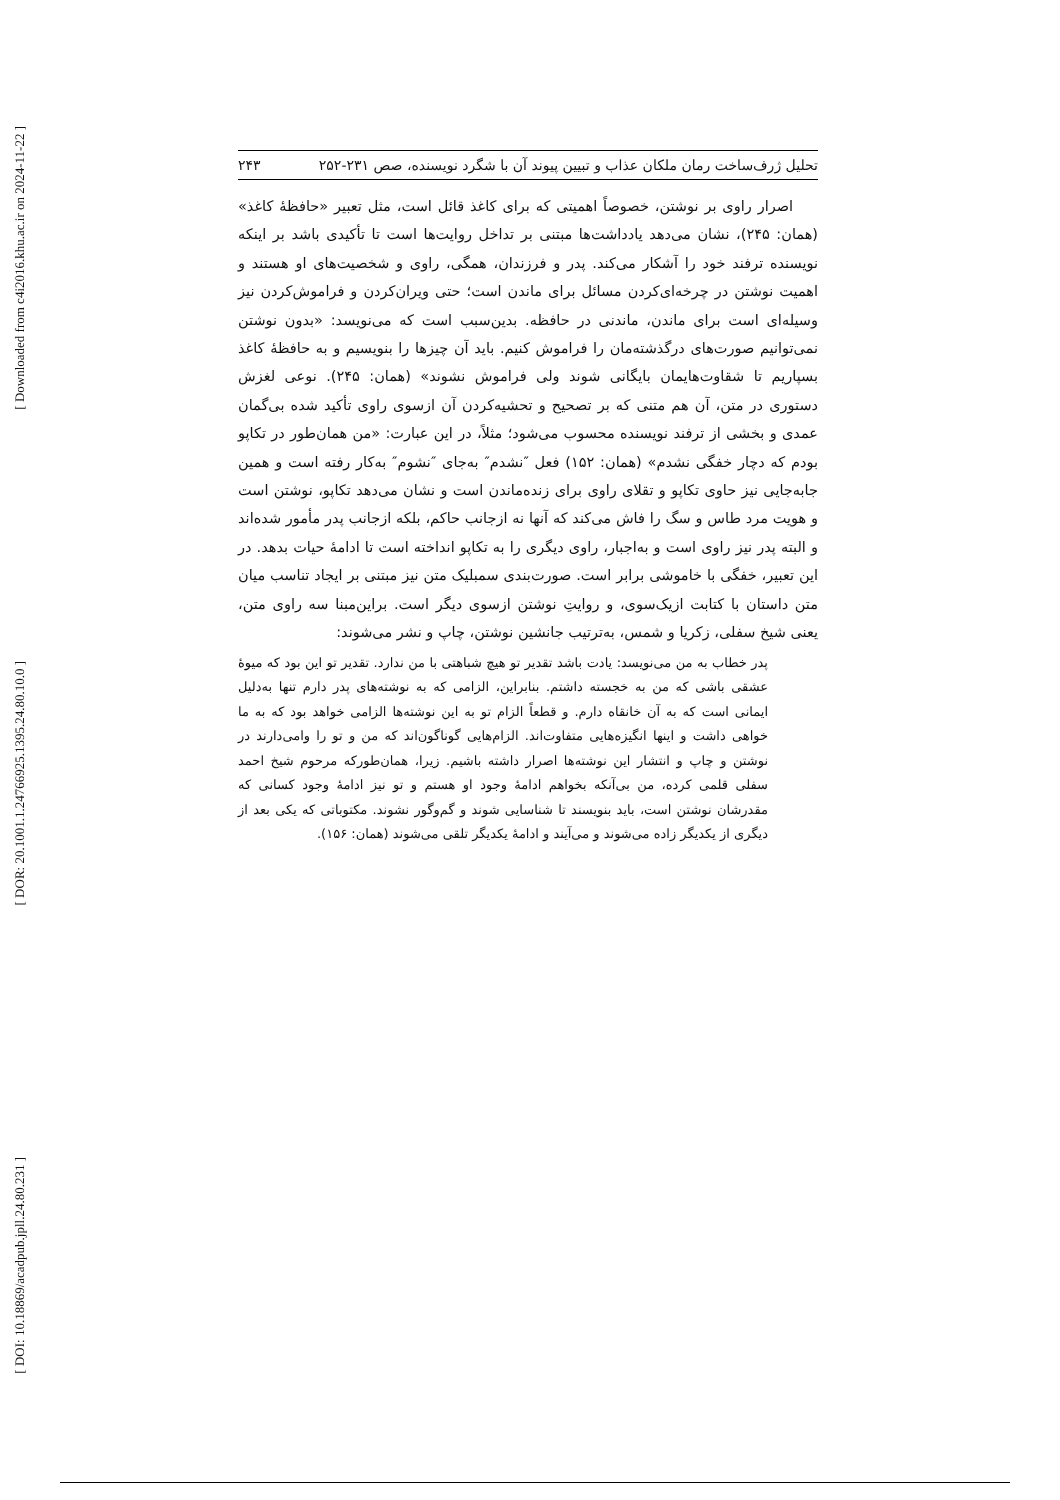[ Downloaded from c4i2016.khu.ac.ir on 2024-11-22 ]
[ DOR: 20.1001.1.24766925.1395.24.80.10.0 ]
[ DOI: 10.18869/acadpub.jpll.24.80.231 ]
تحلیل ژرف‌ساخت رمان ملکان عذاب و تبیین پیوند آن با شگرد نویسنده، صص ۲۳۱-۲۵۲ ۲۴۳
اصرار راوی بر نوشتن، خصوصاً اهمیتی که برای کاغذ قائل است، مثل تعبیر «حافظهٔ کاغذ» (همان: ۲۴۵)، نشان می‌دهد یادداشت‌ها مبتنی بر تداخل روایت‌ها است تا تأکیدی باشد بر اینکه نویسنده ترفند خود را آشکار می‌کند. پدر و فرزندان، همگی، راوی و شخصیت‌های او هستند و اهمیت نوشتن در چرخه‌ای‌کردن مسائل برای ماندن است؛ حتی ویران‌کردن و فراموش‌کردن نیز وسیله‌ای است برای ماندن، ماندنی در حافظه. بدین‌سبب است که می‌نویسد: «بدون نوشتن نمی‌توانیم صورت‌های درگذشته‌مان را فراموش کنیم. باید آن چیزها را بنویسیم و به حافظهٔ کاغذ بسپاریم تا شقاوت‌هایمان بایگانی شوند ولی فراموش نشوند» (همان: ۲۴۵). نوعی لغزش دستوری در متن، آن هم متنی که بر تصحیح و تحشیه‌کردن آن ازسوی راوی تأکید شده بی‌گمان عمدی و بخشی از ترفند نویسنده محسوب می‌شود؛ مثلاً، در این عبارت: «من همان‌طور در تکاپو بودم که دچار خفگی نشدم» (همان: ۱۵۲) فعل ″نشدم″ به‌جای ″نشوم″ به‌کار رفته است و همین جابه‌جایی نیز حاوی تکاپو و تقلای راوی برای زنده‌ماندن است و نشان می‌دهد تکاپو، نوشتن است و هویت مرد طاس و سگ را فاش می‌کند که آنها نه ازجانب حاکم، بلکه ازجانب پدر مأمور شده‌اند و البته پدر نیز راوی است و به‌اجبار، راوی دیگری را به تکاپو انداخته است تا ادامهٔ حیات بدهد. در این تعبیر، خفگی با خاموشی برابر است. صورت‌بندی سمبلیک متن نیز مبتنی بر ایجاد تناسب میان متن داستان با کتابت ازیک‌سوی، و روایتِ نوشتن ازسوی دیگر است. براین‌مبنا سه راوی متن، یعنی شیخ سفلی، زکریا و شمس، به‌ترتیب جانشین نوشتن، چاپ و نشر می‌شوند:
پدر خطاب به من می‌نویسد: یادت باشد تقدیر تو هیچ شباهتی با من ندارد. تقدیر تو این بود که میوهٔ عشقی باشی که من به خجسته داشتم. بنابراین، الزامی که به نوشته‌های پدر دارم تنها به‌دلیل ایمانی است که به آن خانقاه دارم. و قطعاً الزام تو به این نوشته‌ها الزامی خواهد بود که به ما خواهی داشت و اینها انگیزه‌هایی متفاوت‌اند. الزام‌هایی گوناگون‌اند که من و تو را وامی‌دارند در نوشتن و چاپ و انتشار این نوشته‌ها اصرار داشته باشیم. زیرا، همان‌طورکه مرحوم شیخ احمد سفلی قلمی کرده، من بی‌آنکه بخواهم ادامهٔ وجود او هستم و تو نیز ادامهٔ وجود کسانی که مقدرشان نوشتن است، باید بنویسند تا شناسایی شوند و گم‌وگور نشوند. مکتوباتی که یکی بعد از دیگری از یکدیگر زاده می‌شوند و می‌آیند و ادامهٔ یکدیگر تلقی می‌شوند (همان: ۱۵۶).